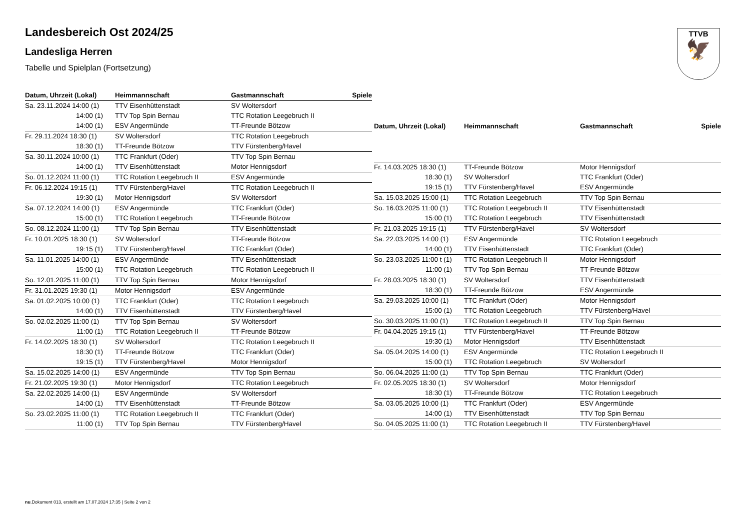TTVB
🦅
Landesbereich Ost 2024/25
Landesliga Herren
Tabelle und Spielplan (Fortsetzung)
| Datum, Uhrzeit (Lokal) | Heimmannschaft | Gastmannschaft | Spiele |
| --- | --- | --- | --- |
| Sa. 23.11.2024 14:00 (1) | TTV Eisenhüttenstadt | SV Woltersdorf | |
| 14:00 (1) | TTV Top Spin Bernau | TTC Rotation Leegebruch II | |
| 14:00 (1) | ESV Angermünde | TT-Freunde Bötzow | |
| Fr. 29.11.2024 18:30 (1) | SV Woltersdorf | TTC Rotation Leegebruch | |
| 18:30 (1) | TT-Freunde Bötzow | TTV Fürstenberg/Havel | |
| Sa. 30.11.2024 10:00 (1) | TTC Frankfurt (Oder) | TTV Top Spin Bernau | |
| 14:00 (1) | TTV Eisenhüttenstadt | Motor Hennigsdorf | |
| So. 01.12.2024 11:00 (1) | TTC Rotation Leegebruch II | ESV Angermünde | |
| Fr. 06.12.2024 19:15 (1) | TTV Fürstenberg/Havel | TTC Rotation Leegebruch II | |
| 19:30 (1) | Motor Hennigsdorf | SV Woltersdorf | |
| Sa. 07.12.2024 14:00 (1) | ESV Angermünde | TTC Frankfurt (Oder) | |
| 15:00 (1) | TTC Rotation Leegebruch | TT-Freunde Bötzow | |
| So. 08.12.2024 11:00 (1) | TTV Top Spin Bernau | TTV Eisenhüttenstadt | |
| Fr. 10.01.2025 18:30 (1) | SV Woltersdorf | TT-Freunde Bötzow | |
| 19:15 (1) | TTV Fürstenberg/Havel | TTC Frankfurt (Oder) | |
| Sa. 11.01.2025 14:00 (1) | ESV Angermünde | TTV Eisenhüttenstadt | |
| 15:00 (1) | TTC Rotation Leegebruch | TTC Rotation Leegebruch II | |
| So. 12.01.2025 11:00 (1) | TTV Top Spin Bernau | Motor Hennigsdorf | |
| Fr. 31.01.2025 19:30 (1) | Motor Hennigsdorf | ESV Angermünde | |
| Sa. 01.02.2025 10:00 (1) | TTC Frankfurt (Oder) | TTC Rotation Leegebruch | |
| 14:00 (1) | TTV Eisenhüttenstadt | TTV Fürstenberg/Havel | |
| So. 02.02.2025 11:00 (1) | TTV Top Spin Bernau | SV Woltersdorf | |
| 11:00 (1) | TTC Rotation Leegebruch II | TT-Freunde Bötzow | |
| Fr. 14.02.2025 18:30 (1) | SV Woltersdorf | TTC Rotation Leegebruch II | |
| 18:30 (1) | TT-Freunde Bötzow | TTC Frankfurt (Oder) | |
| 19:15 (1) | TTV Fürstenberg/Havel | Motor Hennigsdorf | |
| Sa. 15.02.2025 14:00 (1) | ESV Angermünde | TTV Top Spin Bernau | |
| Fr. 21.02.2025 19:30 (1) | Motor Hennigsdorf | TTC Rotation Leegebruch | |
| Sa. 22.02.2025 14:00 (1) | ESV Angermünde | SV Woltersdorf | |
| 14:00 (1) | TTV Eisenhüttenstadt | TT-Freunde Bötzow | |
| So. 23.02.2025 11:00 (1) | TTC Rotation Leegebruch II | TTC Frankfurt (Oder) | |
| 11:00 (1) | TTV Top Spin Bernau | TTV Fürstenberg/Havel | |
| Datum, Uhrzeit (Lokal) | Heimmannschaft | Gastmannschaft | Spiele |
| --- | --- | --- | --- |
| Fr. 14.03.2025 18:30 (1) | TT-Freunde Bötzow | Motor Hennigsdorf | |
| 18:30 (1) | SV Woltersdorf | TTC Frankfurt (Oder) | |
| 19:15 (1) | TTV Fürstenberg/Havel | ESV Angermünde | |
| Sa. 15.03.2025 15:00 (1) | TTC Rotation Leegebruch | TTV Top Spin Bernau | |
| So. 16.03.2025 11:00 (1) | TTC Rotation Leegebruch II | TTV Eisenhüttenstadt | |
| 15:00 (1) | TTC Rotation Leegebruch | TTV Eisenhüttenstadt | |
| Fr. 21.03.2025 19:15 (1) | TTV Fürstenberg/Havel | SV Woltersdorf | |
| Sa. 22.03.2025 14:00 (1) | ESV Angermünde | TTC Rotation Leegebruch | |
| 14:00 (1) | TTV Eisenhüttenstadt | TTC Frankfurt (Oder) | |
| So. 23.03.2025 11:00 t (1) | TTC Rotation Leegebruch II | Motor Hennigsdorf | |
| 11:00 (1) | TTV Top Spin Bernau | TT-Freunde Bötzow | |
| Fr. 28.03.2025 18:30 (1) | SV Woltersdorf | TTV Eisenhüttenstadt | |
| 18:30 (1) | TT-Freunde Bötzow | ESV Angermünde | |
| Sa. 29.03.2025 10:00 (1) | TTC Frankfurt (Oder) | Motor Hennigsdorf | |
| 15:00 (1) | TTC Rotation Leegebruch | TTV Fürstenberg/Havel | |
| So. 30.03.2025 11:00 (1) | TTC Rotation Leegebruch II | TTV Top Spin Bernau | |
| Fr. 04.04.2025 19:15 (1) | TTV Fürstenberg/Havel | TT-Freunde Bötzow | |
| 19:30 (1) | Motor Hennigsdorf | TTV Eisenhüttenstadt | |
| Sa. 05.04.2025 14:00 (1) | ESV Angermünde | TTC Rotation Leegebruch II | |
| 15:00 (1) | TTC Rotation Leegebruch | SV Woltersdorf | |
| So. 06.04.2025 11:00 (1) | TTV Top Spin Bernau | TTC Frankfurt (Oder) | |
| Fr. 02.05.2025 18:30 (1) | SV Woltersdorf | Motor Hennigsdorf | |
| 18:30 (1) | TT-Freunde Bötzow | TTC Rotation Leegebruch | |
| Sa. 03.05.2025 10:00 (1) | TTC Frankfurt (Oder) | ESV Angermünde | |
| 14:00 (1) | TTV Eisenhüttenstadt | TTV Top Spin Bernau | |
| So. 04.05.2025 11:00 (1) | TTC Rotation Leegebruch II | TTV Fürstenberg/Havel | |
nu.Dokument 013, erstellt am 17.07.2024 17:35 | Seite 2 von 2